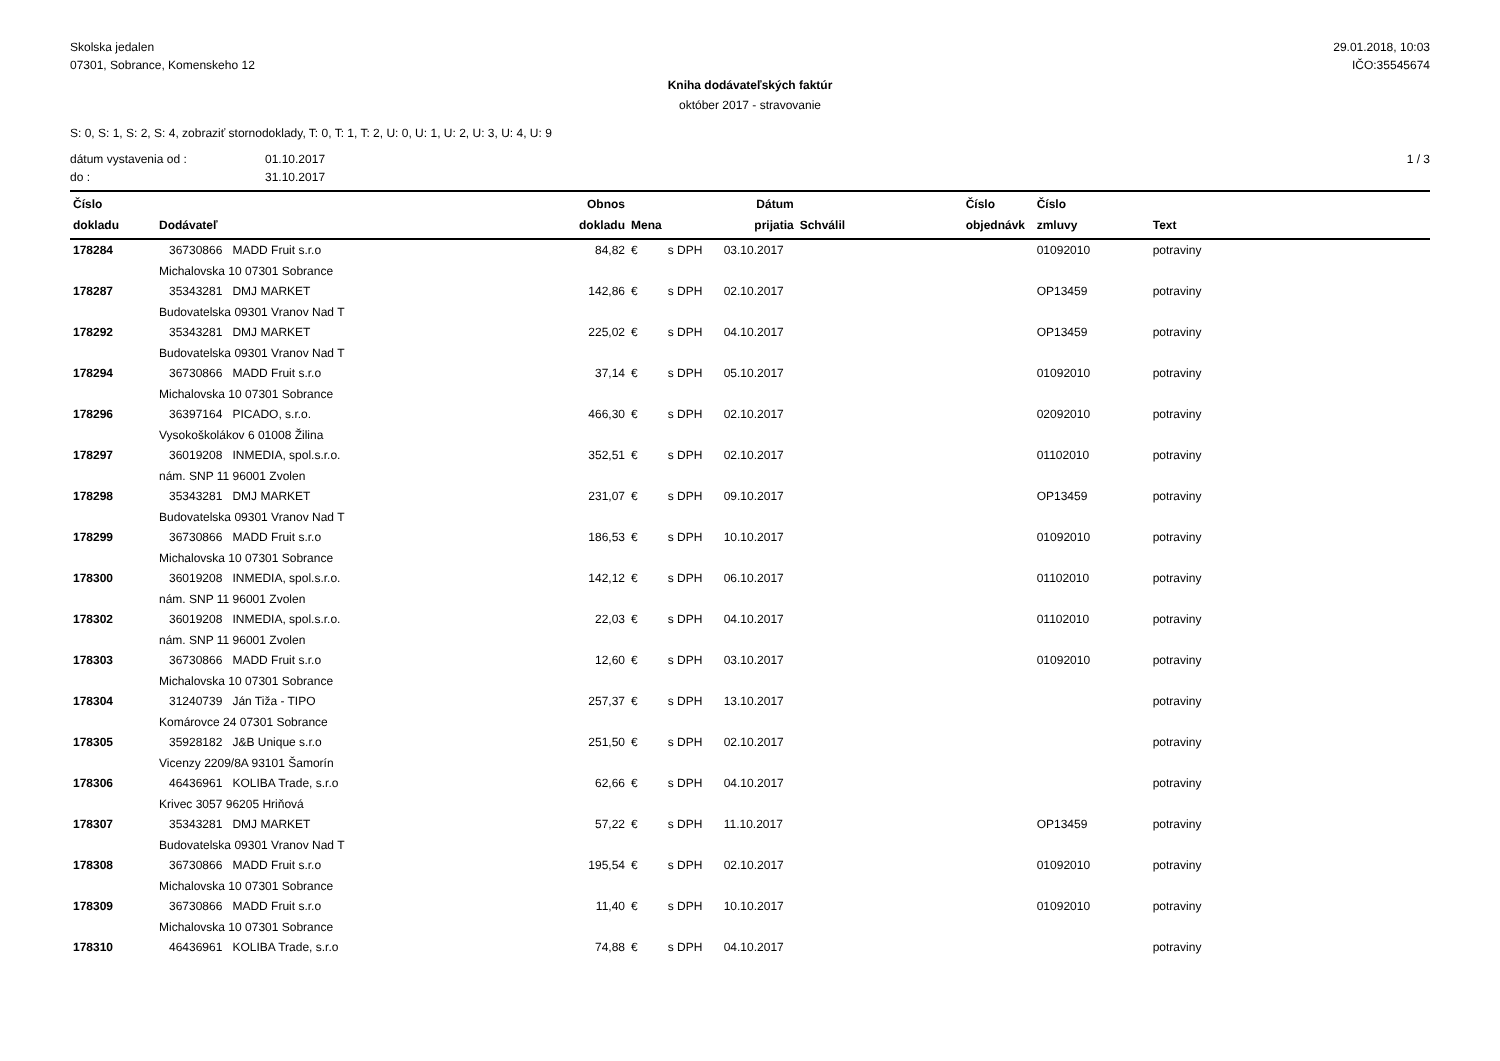Skolska jedalen
07301, Sobrance, Komenskeho 12
29.01.2018, 10:03
IČO:35545674
Kniha dodávateľských faktúr
október 2017 - stravovanie
S: 0, S: 1, S: 2, S: 4, zobraziť stornodoklady, T: 0, T: 1, T: 2, U: 0, U: 1, U: 2, U: 3, U: 4, U: 9
dátum vystavenia od :
do :
01.10.2017
31.10.2017
1 / 3
| Číslo dokladu | Dodávateľ | Obnos dokladu | Mena | | Dátum prijatia | Schválil | Číslo objednávk | Číslo zmluvy | Text |
| --- | --- | --- | --- | --- | --- | --- | --- | --- | --- |
| 178284 | 36730866 MADD Fruit s.r.o | 84,82 | € | s DPH | 03.10.2017 | | | 01092010 | potraviny |
| | Michalovska 10 07301 Sobrance | | | | | | | | |
| 178287 | 35343281 DMJ MARKET | 142,86 | € | s DPH | 02.10.2017 | | | OP13459 | potraviny |
| | Budovatelska 09301 Vranov Nad T | | | | | | | | |
| 178292 | 35343281 DMJ MARKET | 225,02 | € | s DPH | 04.10.2017 | | | OP13459 | potraviny |
| | Budovatelska 09301 Vranov Nad T | | | | | | | | |
| 178294 | 36730866 MADD Fruit s.r.o | 37,14 | € | s DPH | 05.10.2017 | | | 01092010 | potraviny |
| | Michalovska 10 07301 Sobrance | | | | | | | | |
| 178296 | 36397164 PICADO, s.r.o. | 466,30 | € | s DPH | 02.10.2017 | | | 02092010 | potraviny |
| | Vysokoškolákov 6 01008 Žilina | | | | | | | | |
| 178297 | 36019208 INMEDIA, spol.s.r.o. | 352,51 | € | s DPH | 02.10.2017 | | | 01102010 | potraviny |
| | nám. SNP 11 96001 Zvolen | | | | | | | | |
| 178298 | 35343281 DMJ MARKET | 231,07 | € | s DPH | 09.10.2017 | | | OP13459 | potraviny |
| | Budovatelska 09301 Vranov Nad T | | | | | | | | |
| 178299 | 36730866 MADD Fruit s.r.o | 186,53 | € | s DPH | 10.10.2017 | | | 01092010 | potraviny |
| | Michalovska 10 07301 Sobrance | | | | | | | | |
| 178300 | 36019208 INMEDIA, spol.s.r.o. | 142,12 | € | s DPH | 06.10.2017 | | | 01102010 | potraviny |
| | nám. SNP 11 96001 Zvolen | | | | | | | | |
| 178302 | 36019208 INMEDIA, spol.s.r.o. | 22,03 | € | s DPH | 04.10.2017 | | | 01102010 | potraviny |
| | nám. SNP 11 96001 Zvolen | | | | | | | | |
| 178303 | 36730866 MADD Fruit s.r.o | 12,60 | € | s DPH | 03.10.2017 | | | 01092010 | potraviny |
| | Michalovska 10 07301 Sobrance | | | | | | | | |
| 178304 | 31240739 Ján Tiža - TIPO | 257,37 | € | s DPH | 13.10.2017 | | | | potraviny |
| | Komárovce 24 07301 Sobrance | | | | | | | | |
| 178305 | 35928182 J&B Unique s.r.o | 251,50 | € | s DPH | 02.10.2017 | | | | potraviny |
| | Vicenzy 2209/8A 93101 Šamorín | | | | | | | | |
| 178306 | 46436961 KOLIBA Trade, s.r.o | 62,66 | € | s DPH | 04.10.2017 | | | | potraviny |
| | Krivec 3057 96205 Hriňová | | | | | | | | |
| 178307 | 35343281 DMJ MARKET | 57,22 | € | s DPH | 11.10.2017 | | | OP13459 | potraviny |
| | Budovatelska 09301 Vranov Nad T | | | | | | | | |
| 178308 | 36730866 MADD Fruit s.r.o | 195,54 | € | s DPH | 02.10.2017 | | | 01092010 | potraviny |
| | Michalovska 10 07301 Sobrance | | | | | | | | |
| 178309 | 36730866 MADD Fruit s.r.o | 11,40 | € | s DPH | 10.10.2017 | | | 01092010 | potraviny |
| | Michalovska 10 07301 Sobrance | | | | | | | | |
| 178310 | 46436961 KOLIBA Trade, s.r.o | 74,88 | € | s DPH | 04.10.2017 | | | | potraviny |